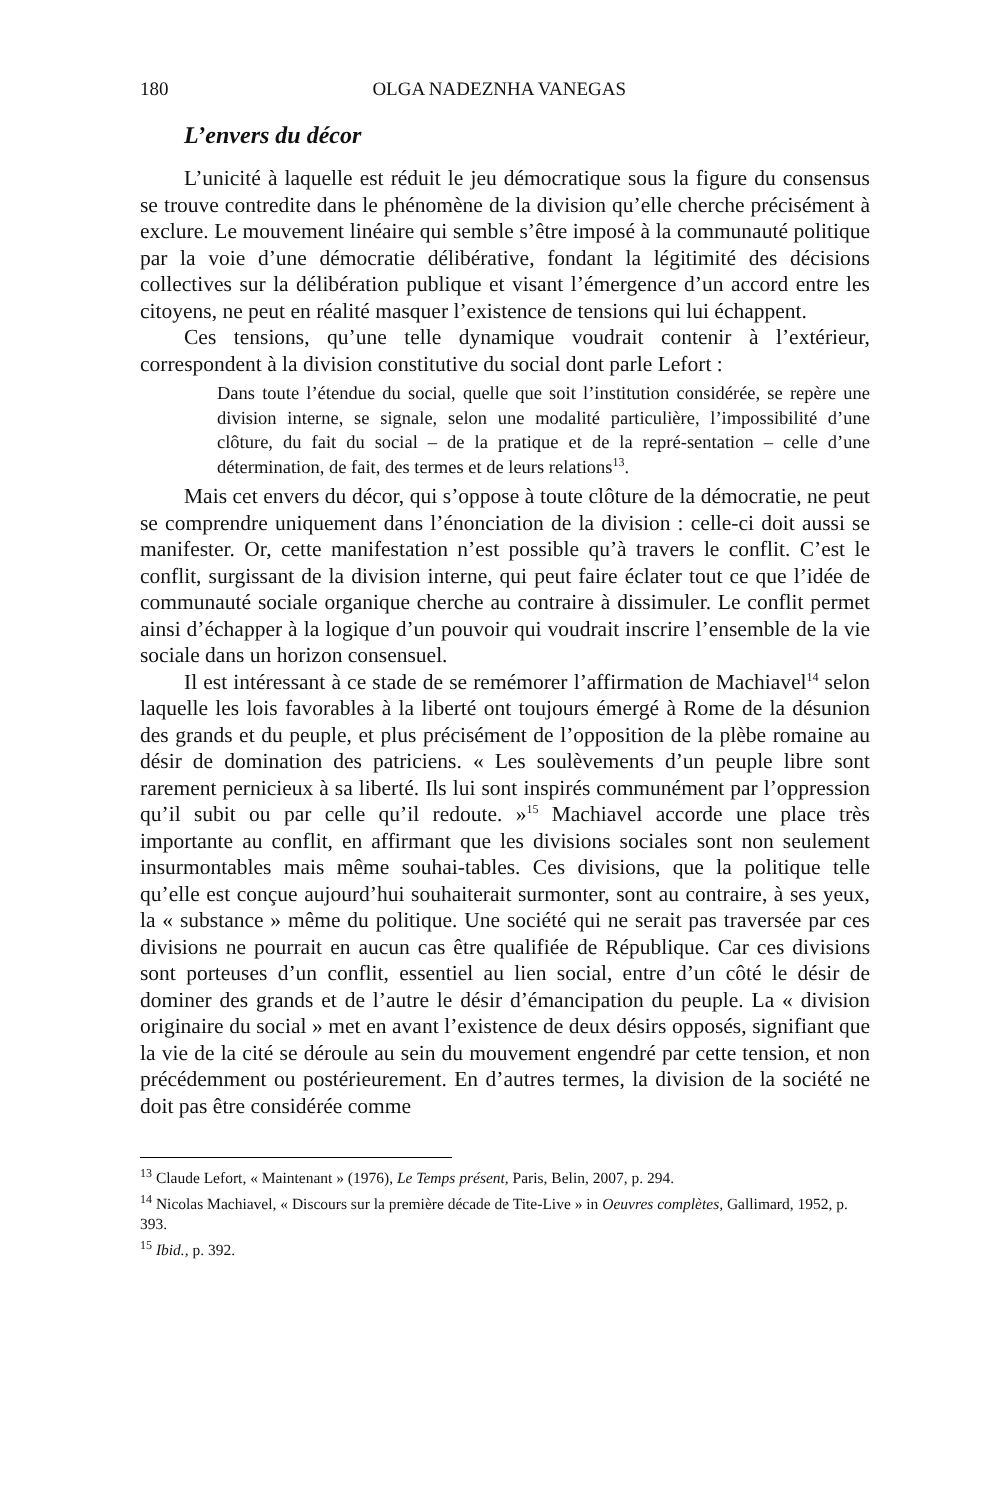180 OLGA NADEZNHA VANEGAS
L’envers du décor
L’unicité à laquelle est réduit le jeu démocratique sous la figure du consensus se trouve contredite dans le phénomène de la division qu’elle cherche précisément à exclure. Le mouvement linéaire qui semble s’être imposé à la communauté politique par la voie d’une démocratie délibérative, fondant la légitimité des décisions collectives sur la délibération publique et visant l’émergence d’un accord entre les citoyens, ne peut en réalité masquer l’existence de tensions qui lui échappent.
Ces tensions, qu’une telle dynamique voudrait contenir à l’extérieur, correspondent à la division constitutive du social dont parle Lefort :
Dans toute l’étendue du social, quelle que soit l’institution considérée, se repère une division interne, se signale, selon une modalité particulière, l’impossibilité d’une clôture, du fait du social – de la pratique et de la repré-sentation – celle d’une détermination, de fait, des termes et de leurs relations<sup>13</sup>.
Mais cet envers du décor, qui s’oppose à toute clôture de la démocratie, ne peut se comprendre uniquement dans l’énonciation de la division : celle-ci doit aussi se manifester. Or, cette manifestation n’est possible qu’à travers le conflit. C’est le conflit, surgissant de la division interne, qui peut faire éclater tout ce que l’idée de communauté sociale organique cherche au contraire à dissimuler. Le conflit permet ainsi d’échapper à la logique d’un pouvoir qui voudrait inscrire l’ensemble de la vie sociale dans un horizon consensuel.
Il est intéressant à ce stade de se remémorer l’affirmation de Machiavel<sup>14</sup> selon laquelle les lois favorables à la liberté ont toujours émergé à Rome de la désunion des grands et du peuple, et plus précisément de l’opposition de la plèbe romaine au désir de domination des patriciens. « Les soulèvements d’un peuple libre sont rarement pernicieux à sa liberté. Ils lui sont inspirés communément par l’oppression qu’il subit ou par celle qu’il redoute. »<sup>15</sup> Machiavel accorde une place très importante au conflit, en affirmant que les divisions sociales sont non seulement insurmontables mais même souhai-tables. Ces divisions, que la politique telle qu’elle est conçue aujourd’hui souhaiterait surmonter, sont au contraire, à ses yeux, la « substance » même du politique. Une société qui ne serait pas traversée par ces divisions ne pourrait en aucun cas être qualifiée de République. Car ces divisions sont porteuses d’un conflit, essentiel au lien social, entre d’un côté le désir de dominer des grands et de l’autre le désir d’émancipation du peuple. La « division originaire du social » met en avant l’existence de deux désirs opposés, signifiant que la vie de la cité se déroule au sein du mouvement engendré par cette tension, et non précédemment ou postérieurement. En d’autres termes, la division de la société ne doit pas être considérée comme
<sup>13</sup> Claude Lefort, « Maintenant » (1976), Le Temps présent, Paris, Belin, 2007, p. 294.
<sup>14</sup> Nicolas Machiavel, « Discours sur la première décade de Tite-Live » in Oeuvres complètes, Gallimard, 1952, p. 393.
<sup>15</sup> Ibid., p. 392.